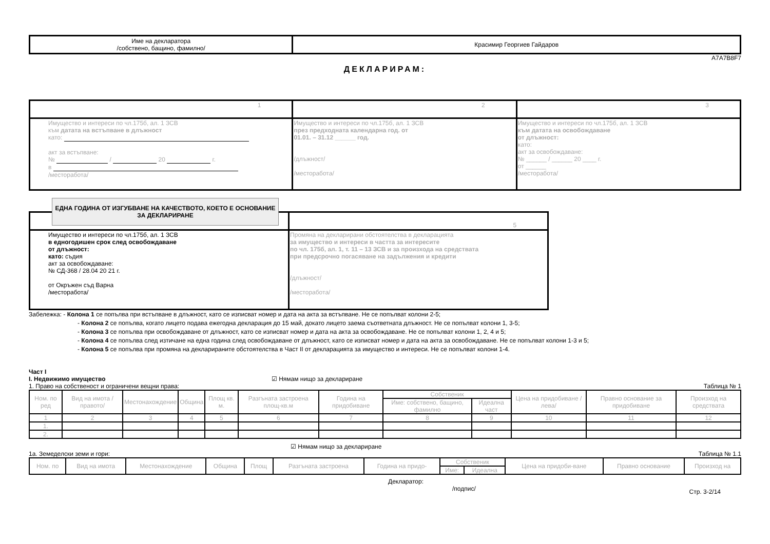| Име на декларатора /собствено, бащино, фамилно/ | Красимир Георгиев Гайдаров |
A7A7B8F7
ДЕКЛАРИРАМ:
| 1 | 2 | 3 |
| Имущество и интереси по чл.175б, ал. 1 ЗСВ към датата на встъпване в длъжност като: акт за встъпване: № / 20 г. в /месторабота/ | Имущество и интереси по чл.175б, ал. 1 ЗСВ през предходната календарна год. от 01.01. – 31.12 ______ год. /длъжност/ /месторабота/ | Имущество и интереси по чл.175б, ал. 1 ЗСВ към датата на освобождаване от длъжност: като: акт за освобождаване: № ______ / ______ 20 ____ г. от ______ /месторабота/ |
ЕДНА ГОДИНА ОТ ИЗГУБВАНЕ НА КАЧЕСТВОТО, КОЕТО Е ОСНОВАНИЕ ЗА ДЕКЛАРИРАНЕ
| | 5 |
| Имущество и интереси по чл.175б, ал. 1 ЗСВ в едногодишен срок след освобождаване от длъжност: като: съдия акт за освобождаване: № СД-368 / 28.04 20 21 г. от Окръжен съд Варна /месторабота/ | Промяна на декларирани обстоятелства в декларацията за имущество и интереси в частта за интересите по чл. 175б, ал. 1, т. 11 – 13 ЗСВ и за произхода на средствата при предсрочно погасяване на задължения и кредити /длъжност/ /месторабота/ |
Забележка: - Колона 1 се попълва при встъпване в длъжност, като се изписват номер и дата на акта за встъпване. Не се попълват колони 2-5;
- Колона 2 се попълва, когато лицето подава ежегодна декларация до 15 май, докато лицето заема съответната длъжност. Не се попълват колони 1, 3-5;
- Колона 3 се попълва при освобождаване от длъжност, като се изписват номер и дата на акта за освобождаване. Не се попълват колони 1, 2, 4 и 5;
- Колона 4 се попълва след изтичане на една година след освобождаване от длъжност, като се изписват номер и дата на акта за освобождаване. Не се попълват колони 1-3 и 5;
- Колона 5 се попълва при промяна на декларираните обстоятелства в Част II от декларацията за имущество и интереси. Не се попълват колони 1-4.
Част I
I. Недвижимо имущество ☑ Нямам нищо за деклариране
1. Право на собственост и ограничени вещни права: Таблица № 1
| Ном. по ред | Вид на имота /правото/ | Местонахождение | Община | Площ кв. м. | Разгъната застроена площ-кв.м | Година на придобиване | Собственик | | Цена на придобиване /лева/ | Правно основание за придобиване | Произход на средствата |
| --- | --- | --- | --- | --- | --- | --- | --- | --- | --- | --- | --- |
| | | | | | | | Име: собствено, бащино, фамилно | Идеална част | | | |
| 1 | 2 | 3 | 4 | 5 | 6 | 7 | 8 | 9 | 10 | 11 | 12 |
| 1. | | | | | | | | | | | |
| 2. | | | | | | | | | | | |
☑ Нямам нищо за деклариране
1а. Земеделски земи и гори: Таблица № 1.1
| Ном. по | Вид на имота | Местонахождение | Община | Площ | Разгъната застроена | Година на придо- | Собственик | | Цена на придоби-ване | Правно основание | Произход на |
| --- | --- | --- | --- | --- | --- | --- | --- | --- | --- | --- | --- |
| | | | | | | | Име: | Идеална | | | |
Декларатор:
/подпис/ Стр. 3-2/14